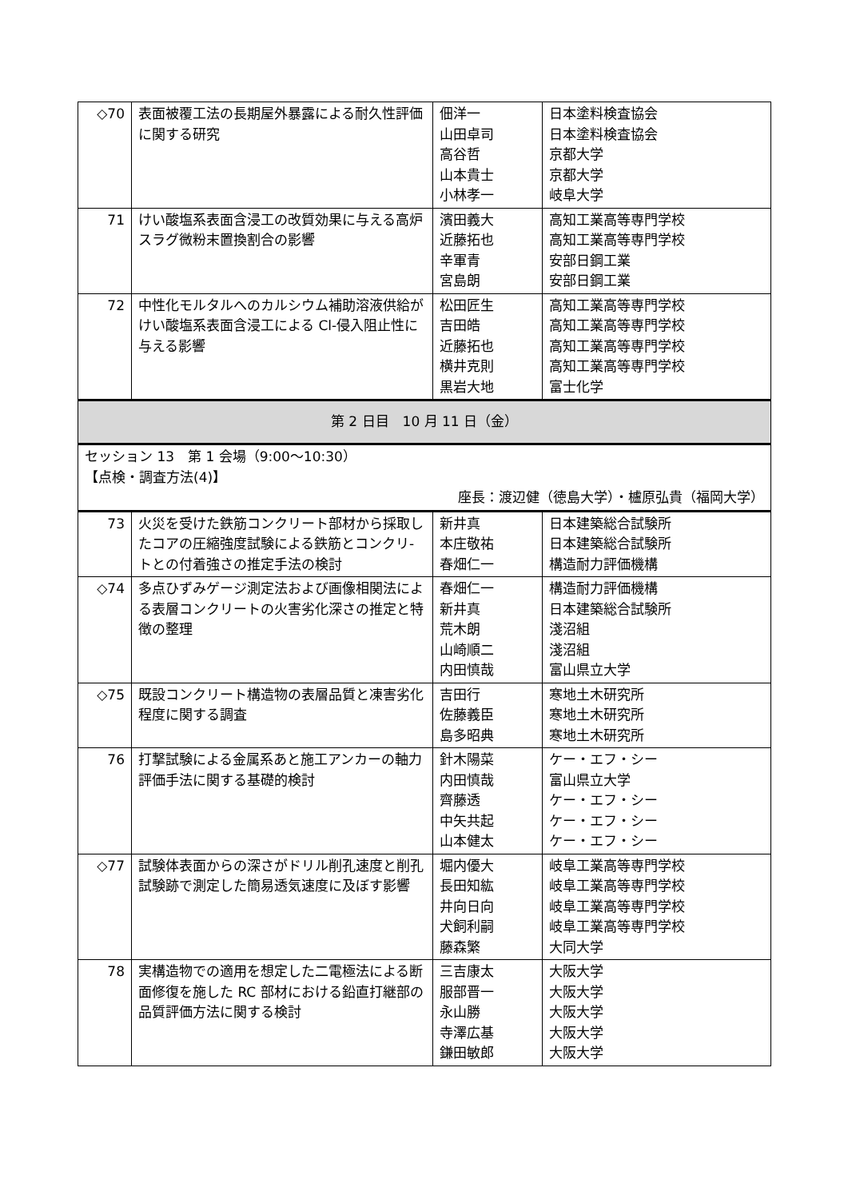| ◇70 | 表面被覆工法の長期屋外暴露による耐久性評価に関する研究 | 佃洋一 山田卓司 高谷哲 山本貴士 小林孝一 | 日本塗料検査協会 日本塗料検査協会 京都大学 京都大学 岐阜大学 |
| 71 | けい酸塩系表面含浸工の改質効果に与える高炉スラグ微粉末置換割合の影響 | 濱田義大 近藤拓也 辛軍青 宮島朗 | 高知工業高等専門学校 高知工業高等専門学校 安部日鋼工業 安部日鋼工業 |
| 72 | 中性化モルタルへのカルシウム補助溶液供給がけい酸塩系表面含浸工による Cl-侵入阻止性に与える影響 | 松田匠生 吉田皓 近藤拓也 横井克則 黒岩大地 | 高知工業高等専門学校 高知工業高等専門学校 高知工業高等専門学校 高知工業高等専門学校 富士化学 |
| 第 2 日目 10 月 11 日（金） | | | |
| セッション 13 第 1 会場（9:00〜10:30） 【点検・調査方法(4)】 座長：渡辺健（徳島大学）・櫨原弘貴（福岡大学） | | | |
| 73 | 火災を受けた鉄筋コンクリート部材から採取したコアの圧縮強度試験による鉄筋とコンクリ-トとの付着強さの推定手法の検討 | 新井真 本庄敬祐 春畑仁一 | 日本建築総合試験所 日本建築総合試験所 構造耐力評価機構 |
| ◇74 | 多点ひずみゲージ測定法および画像相関法による表層コンクリートの火害劣化深さの推定と特徴の整理 | 春畑仁一 新井真 荒木朗 山崎順二 内田慎哉 | 構造耐力評価機構 日本建築総合試験所 淺沼組 淺沼組 富山県立大学 |
| ◇75 | 既設コンクリート構造物の表層品質と凍害劣化程度に関する調査 | 吉田行 佐藤義臣 島多昭典 | 寒地土木研究所 寒地土木研究所 寒地土木研究所 |
| 76 | 打撃試験による金属系あと施工アンカーの軸力評価手法に関する基礎的検討 | 針木陽菜 内田慎哉 齊藤透 中矢共起 山本健太 | ケー・エフ・シー 富山県立大学 ケー・エフ・シー ケー・エフ・シー ケー・エフ・シー |
| ◇77 | 試験体表面からの深さがドリル削孔速度と削孔試験跡で測定した簡易透気速度に及ぼす影響 | 堀内優大 長田知紘 井向日向 犬飼利嗣 藤森繁 | 岐阜工業高等専門学校 岐阜工業高等専門学校 岐阜工業高等専門学校 岐阜工業高等専門学校 大同大学 |
| 78 | 実構造物での適用を想定した二電極法による断面修復を施した RC 部材における鉛直打継部の品質評価方法に関する検討 | 三吉康太 服部晋一 永山勝 寺澤広基 鎌田敏郎 | 大阪大学 大阪大学 大阪大学 大阪大学 大阪大学 |